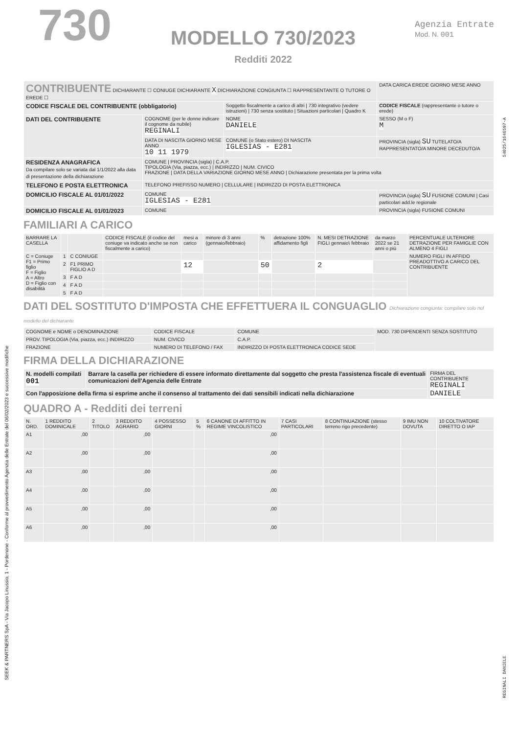SEEK & PARTNERS SpA - Via Jacopo Linussio, 1 - Pordenone - Conforme al provvedimento Agenzia delle Entrate del 06/02/2023 e successive modifiche
730
MODELLO 730/2023
Redditi 2022
Agenzia Entrate
Mod. N. 001
| CONTRIBUENTE DICHIARANTE ☐ CONIUGE DICHIARANTE X DICHIARAZIONE CONGIUNTA ☐ RAPPRESENTANTE O TUTORE O EREDE ☐ | | | DATA CARICA EREDE GIORNO MESE ANNO |
| CODICE FISCALE DEL CONTRIBUENTE (obbligatorio) | | Soggetto fiscalmente a carico di altri / 730 integrativo (vedere istruzioni) / 730 senza sostituto / Situazioni particolari / Quadro K | CODICE FISCALE (rappresentante o tutore o erede) |
| DATI DEL CONTRIBUENTE | COGNOME (per le donne indicare il cognome da nubile) REGINALI | NOME DANIELE | SESSO (M o F) M |
| | DATA DI NASCITA GIORNO MESE ANNO 10 11 1979 | COMUNE (o Stato estero) DI NASCITA IGLESIAS - E281 | PROVINCIA (sigla) SU TUTELATO/A RAPPRESENTATO/A MINORE DECEDUTO/A |
| RESIDENZA ANAGRAFICA Da compilare solo se variata dal 1/1/2022 alla data di presentazione della dichiarazione | COMUNE / PROVINCIA (sigla) / C.A.P. TIPOLOGIA (Via, piazza, ecc.) / INDIRIZZO / NUM. CIVICO FRAZIONE / DATA DELLA VARIAZIONE GIORNO MESE ANNO / Dichiarazione presentata per la prima volta | | |
| TELEFONO E POSTA ELETTRONICA | TELEFONO PREFISSO NUMERO / CELLULARE / INDIRIZZO DI POSTA ELETTRONICA | | |
| DOMICILIO FISCALE AL 01/01/2022 | COMUNE IGLESIAS - E281 | | PROVINCIA (sigla) SU FUSIONE COMUNI / Casi particolari add.le regionale |
| DOMICILIO FISCALE AL 01/01/2023 | COMUNE | | PROVINCIA (sigla) FUSIONE COMUNI |
FAMILIARI A CARICO
| BARRARE LA CASELLA | | | CODICE FISCALE (il codice del coniuge va indicato anche se non fiscalmente a carico) | mesi a carico | minore di 3 anni (gennaio/febbraio) | % | detrazione 100% affidamento figli | N. MESI DETRAZIONE FIGLI gennaio\ febbraio | da marzo 2022 se 21 anni o più | PERCENTUALE ULTERIORE DETRAZIONE PER FAMIGLIE CON ALMENO 4 FIGLI |
| --- | --- | --- | --- | --- | --- | --- | --- | --- | --- | --- |
| C = Coniuge F1 = Primo figlio F = Figlio A = Altro D = Figlio con disabilità | 1 | C CONIUGE | | | | | | | | NUMERO FIGLI IN AFFIDO PREADOTTIVO A CARICO DEL CONTRIBUENTE |
| | 2 | F1 PRIMO FIGLIO A D | | 12 | | 50 | | 2 | | |
| | 3 | F A D | | | | | | | | |
| | 4 | F A D | | | | | | | | |
| | 5 | F A D | | | | | | | | |
DATI DEL SOSTITUTO D'IMPOSTA CHE EFFETTUERA IL CONGUAGLIO Dichiarazione congiunta: compilare solo nel modello del dichiarante
| COGNOME e NOME o DENOMINAZIONE | CODICE FISCALE | COMUNE | MOD. 730 DIPENDENTI SENZA SOSTITUTO |
| PROV. TIPOLOGIA (Via, piazza, ecc.) INDIRIZZO | NUM. CIVICO | C.A.P. | |
| FRAZIONE | NUMERO DI TELEFONO / FAX | INDIRIZZO DI POSTA ELETTRONICA CODICE SEDE | |
FIRMA DELLA DICHIARAZIONE
| N. modelli compilati 001 | Barrare la casella per richiedere di essere informato direttamente dal soggetto che presta l'assistenza fiscale di eventuali comunicazioni dell'Agenzia delle Entrate | FIRMA DEL CONTRIBUENTE REGINALI DANIELE |
| Con l'apposizione della firma si esprime anche il consenso al trattamento dei dati sensibili indicati nella dichiarazione | | |
QUADRO A - Redditi dei terreni
| N. ORD. | 1 REDDITO DOMINICALE | 2 TITOLO | 3 REDDITO AGRARIO | 4 POSSESSO GIORNI | 5 % | 6 CANONE DI AFFITTO IN REGIME VINCOLISTICO | 7 CASI PARTICOLARI | 8 CONTINUAZIONE (stesso terreno rigo precedente) | 9 IMU NON DOVUTA | 10 COLTIVATORE DIRETTO O IAP |
| --- | --- | --- | --- | --- | --- | --- | --- | --- | --- | --- |
| A1 | ,00 | | ,00 | | | ,00 | | | | |
| A2 | ,00 | | ,00 | | | ,00 | | | | |
| A3 | ,00 | | ,00 | | | ,00 | | | | |
| A4 | ,00 | | ,00 | | | ,00 | | | | |
| A5 | ,00 | | ,00 | | | ,00 | | | | |
| A6 | ,00 | | ,00 | | | ,00 | | | | |
54025/1646597-A
REGINALI DANIELE